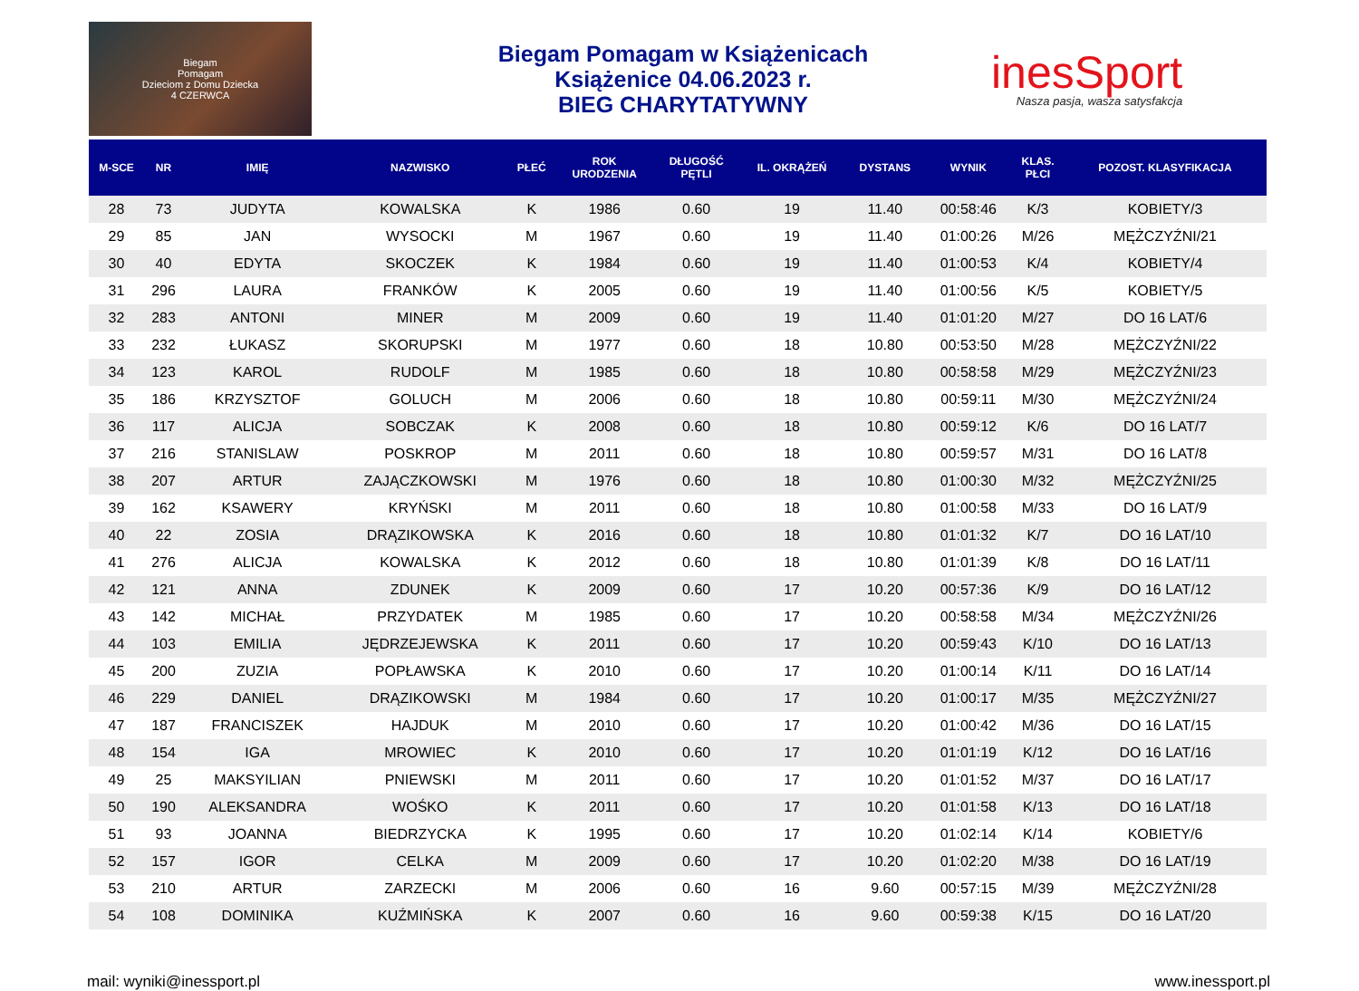Biegam
Pomagam
Dzieciom z Domu Dziecka
4 CZERWCA
Biegam Pomagam w Książenicach
Książenice 04.06.2023 r.
BIEG CHARYTATYWNY
inesSport
Nasza pasja, wasza satysfakcja
| M-SCE | NR | IMIĘ | NAZWISKO | PŁEĆ | ROK URODZENIA | DŁUGOŚĆ PĘTLI | IL. OKRĄŻEŃ | DYSTANS | WYNIK | KLAS. PŁCI | POZOST. KLASYFIKACJA |
| --- | --- | --- | --- | --- | --- | --- | --- | --- | --- | --- | --- |
| 28 | 73 | JUDYTA | KOWALSKA | K | 1986 | 0.60 | 19 | 11.40 | 00:58:46 | K/3 | KOBIETY/3 |
| 29 | 85 | JAN | WYSOCKI | M | 1967 | 0.60 | 19 | 11.40 | 01:00:26 | M/26 | MĘŻCZYŹNI/21 |
| 30 | 40 | EDYTA | SKOCZEK | K | 1984 | 0.60 | 19 | 11.40 | 01:00:53 | K/4 | KOBIETY/4 |
| 31 | 296 | LAURA | FRANKÓW | K | 2005 | 0.60 | 19 | 11.40 | 01:00:56 | K/5 | KOBIETY/5 |
| 32 | 283 | ANTONI | MINER | M | 2009 | 0.60 | 19 | 11.40 | 01:01:20 | M/27 | DO 16 LAT/6 |
| 33 | 232 | ŁUKASZ | SKORUPSKI | M | 1977 | 0.60 | 18 | 10.80 | 00:53:50 | M/28 | MĘŻCZYŹNI/22 |
| 34 | 123 | KAROL | RUDOLF | M | 1985 | 0.60 | 18 | 10.80 | 00:58:58 | M/29 | MĘŻCZYŹNI/23 |
| 35 | 186 | KRZYSZTOF | GOLUCH | M | 2006 | 0.60 | 18 | 10.80 | 00:59:11 | M/30 | MĘŻCZYŹNI/24 |
| 36 | 117 | ALICJA | SOBCZAK | K | 2008 | 0.60 | 18 | 10.80 | 00:59:12 | K/6 | DO 16 LAT/7 |
| 37 | 216 | STANISLAW | POSKROP | M | 2011 | 0.60 | 18 | 10.80 | 00:59:57 | M/31 | DO 16 LAT/8 |
| 38 | 207 | ARTUR | ZAJĄCZKOWSKI | M | 1976 | 0.60 | 18 | 10.80 | 01:00:30 | M/32 | MĘŻCZYŹNI/25 |
| 39 | 162 | KSAWERY | KRYŃSKI | M | 2011 | 0.60 | 18 | 10.80 | 01:00:58 | M/33 | DO 16 LAT/9 |
| 40 | 22 | ZOSIA | DRĄZIKOWSKA | K | 2016 | 0.60 | 18 | 10.80 | 01:01:32 | K/7 | DO 16 LAT/10 |
| 41 | 276 | ALICJA | KOWALSKA | K | 2012 | 0.60 | 18 | 10.80 | 01:01:39 | K/8 | DO 16 LAT/11 |
| 42 | 121 | ANNA | ZDUNEK | K | 2009 | 0.60 | 17 | 10.20 | 00:57:36 | K/9 | DO 16 LAT/12 |
| 43 | 142 | MICHAŁ | PRZYDATEK | M | 1985 | 0.60 | 17 | 10.20 | 00:58:58 | M/34 | MĘŻCZYŹNI/26 |
| 44 | 103 | EMILIA | JĘDRZEJEWSKA | K | 2011 | 0.60 | 17 | 10.20 | 00:59:43 | K/10 | DO 16 LAT/13 |
| 45 | 200 | ZUZIA | POPŁAWSKA | K | 2010 | 0.60 | 17 | 10.20 | 01:00:14 | K/11 | DO 16 LAT/14 |
| 46 | 229 | DANIEL | DRĄZIKOWSKI | M | 1984 | 0.60 | 17 | 10.20 | 01:00:17 | M/35 | MĘŻCZYŹNI/27 |
| 47 | 187 | FRANCISZEK | HAJDUK | M | 2010 | 0.60 | 17 | 10.20 | 01:00:42 | M/36 | DO 16 LAT/15 |
| 48 | 154 | IGA | MROWIEC | K | 2010 | 0.60 | 17 | 10.20 | 01:01:19 | K/12 | DO 16 LAT/16 |
| 49 | 25 | MAKSYILIAN | PNIEWSKI | M | 2011 | 0.60 | 17 | 10.20 | 01:01:52 | M/37 | DO 16 LAT/17 |
| 50 | 190 | ALEKSANDRA | WOŚKO | K | 2011 | 0.60 | 17 | 10.20 | 01:01:58 | K/13 | DO 16 LAT/18 |
| 51 | 93 | JOANNA | BIEDRZYCKA | K | 1995 | 0.60 | 17 | 10.20 | 01:02:14 | K/14 | KOBIETY/6 |
| 52 | 157 | IGOR | CELKA | M | 2009 | 0.60 | 17 | 10.20 | 01:02:20 | M/38 | DO 16 LAT/19 |
| 53 | 210 | ARTUR | ZARZECKI | M | 2006 | 0.60 | 16 | 9.60 | 00:57:15 | M/39 | MĘŻCZYŹNI/28 |
| 54 | 108 | DOMINIKA | KUŹMIŃSKA | K | 2007 | 0.60 | 16 | 9.60 | 00:59:38 | K/15 | DO 16 LAT/20 |
mail: wyniki@inessport.pl www.inessport.pl